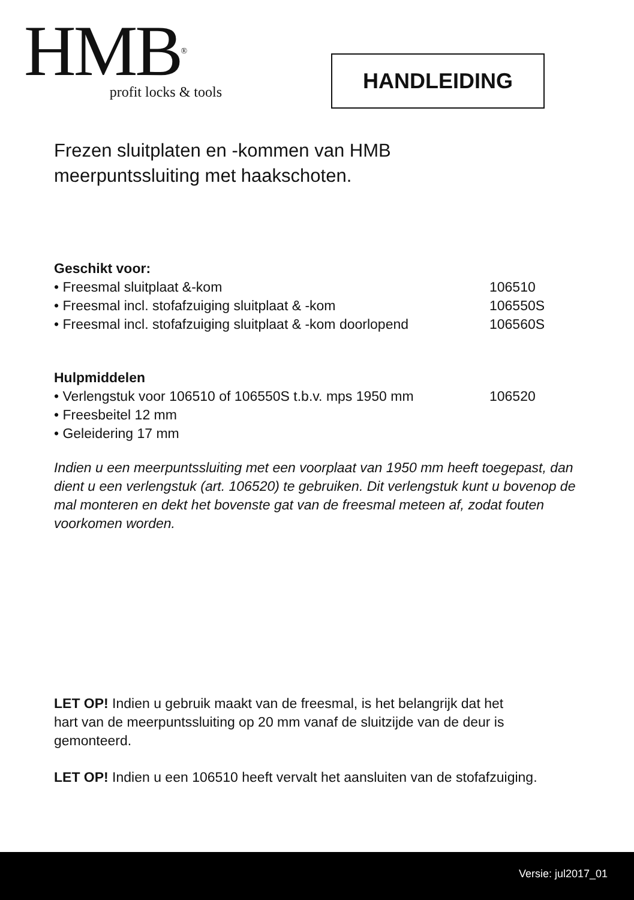HMB<sup>®</sup>
profit locks & tools
HANDLEIDING
Frezen sluitplaten en -kommen van HMB
meerpuntssluiting met haakschoten.
Geschikt voor:
• Freesmal sluitplaat &-kom 106510
• Freesmal incl. stofafzuiging sluitplaat & -kom 106550S
• Freesmal incl. stofafzuiging sluitplaat & -kom doorlopend 106560S
Hulpmiddelen
• Verlengstuk voor 106510 of 106550S t.b.v. mps 1950 mm 106520
• Freesbeitel 12 mm
• Geleidering 17 mm
Indien u een meerpuntssluiting met een voorplaat van 1950 mm heeft toegepast, dan dient u een verlengstuk (art. 106520) te gebruiken. Dit verlengstuk kunt u bovenop de mal monteren en dekt het bovenste gat van de freesmal meteen af, zodat fouten voorkomen worden.
LET OP! Indien u gebruik maakt van de freesmal, is het belangrijk dat het
hart van de meerpuntssluiting op 20 mm vanaf de sluitzijde van de deur is gemonteerd.
LET OP! Indien u een 106510 heeft vervalt het aansluiten van de stofafzuiging.
Versie: jul2017_01